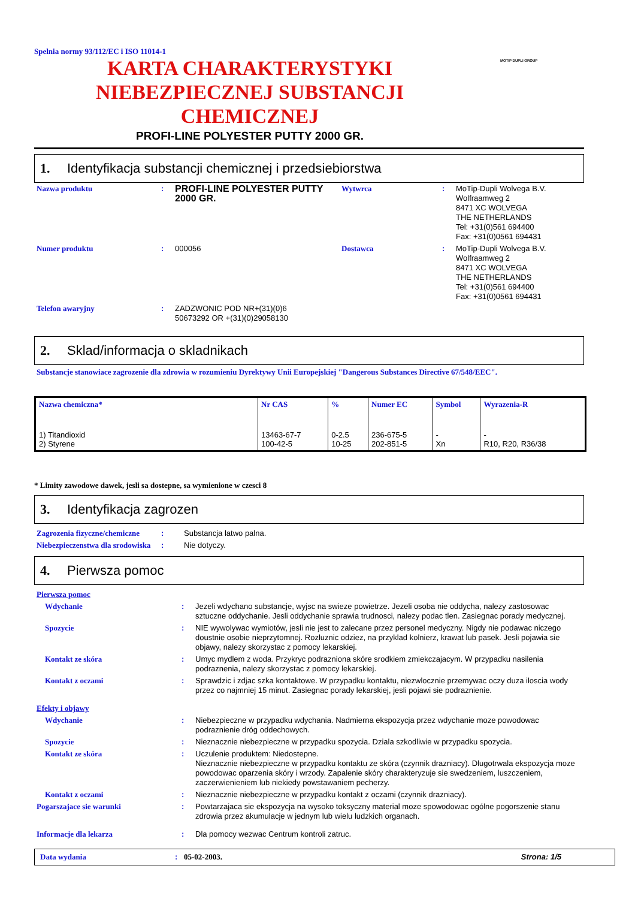Spelnia normy 93/112/EC i ISO 11014-1
KARTA CHARAKTERYSTYKI
NIEBEZPIECZNEJ SUBSTANCJI
CHEMICZNEJ
PROFI-LINE POLYESTER PUTTY 2000 GR.
MOTIP DUPLI GROUP
1. Identyfikacja substancji chemicznej i przedsiebiorstwa
| Nazwa produktu | : | PROFI-LINE POLYESTER PUTTY 2000 GR. | Wytwrca | : | MoTip-Dupli Wolvega B.V. Wolfraamweg 2 8471 XC WOLVEGA THE NETHERLANDS Tel: +31(0)561 694400 Fax: +31(0)0561 694431 |
| Numer produktu | : | 000056 | Dostawca | : | MoTip-Dupli Wolvega B.V. Wolfraamweg 2 8471 XC WOLVEGA THE NETHERLANDS Tel: +31(0)561 694400 Fax: +31(0)0561 694431 |
| Telefon awaryjny | : | ZADZWONIC POD NR+(31)(0)6 50673292 OR +(31)(0)29058130 | | | |
2. Sklad/informacja o skladnikach
Substancje stanowiace zagrozenie dla zdrowia w rozumieniu Dyrektywy Unii Europejskiej "Dangerous Substances Directive 67/548/EEC".
| Nazwa chemiczna* | Nr CAS | % | Numer EC | Symbol | Wyrazenia-R |
| --- | --- | --- | --- | --- | --- |
| 1) Titandioxid 2) Styrene | 13463-67-7 100-42-5 | 0-2.5 10-25 | 236-675-5 202-851-5 | - Xn | - R10, R20, R36/38 |
* Limity zawodowe dawek, jesli sa dostepne, sa wymienione w czesci 8
3. Identyfikacja zagrozen
| Zagrozenia fizyczne/chemiczne | : | Substancja latwo palna. |
| Niebezpieczenstwa dla srodowiska | : | Nie dotyczy. |
4. Pierwsza pomoc
| Pierwsza pomoc | | |
| Wdychanie | : | Jezeli wdychano substancje, wyjsc na swieze powietrze. Jezeli osoba nie oddycha, nalezy zastosowac sztuczne oddychanie. Jesli oddychanie sprawia trudnosci, nalezy podac tlen. Zasiegnac porady medycznej. |
| Spozycie | : | NIE wywolywac wymiotów, jesli nie jest to zalecane przez personel medyczny. Nigdy nie podawac niczego doustnie osobie nieprzytomnej. Rozluznic odziez, na przyklad kolnierz, krawat lub pasek. Jesli pojawia sie objawy, nalezy skorzystac z pomocy lekarskiej. |
| Kontakt ze skóra | : | Umyc mydlem z woda. Przykryc podrazniona skóre srodkiem zmiekczajacym. W przypadku nasilenia podraznenia, nalezy skorzystac z pomocy lekarskiej. |
| Kontakt z oczami | : | Sprawdzic i zdjac szka kontaktowe. W przypadku kontaktu, niezwlocznie przemywac oczy duza iloscia wody przez co najmniej 15 minut. Zasiegnac porady lekarskiej, jesli pojawi sie podraznienie. |
| Efekty i objawy | | |
| Wdychanie | : | Niebezpieczne w przypadku wdychania. Nadmierna ekspozycja przez wdychanie moze powodowac podraznienie dróg oddechowych. |
| Spozycie | : | Nieznacznie niebezpieczne w przypadku spozycia. Dziala szkodliwie w przypadku spozycia. |
| Kontakt ze skóra | : | Uczulenie produktem: Niedostepne. Nieznacznie niebezpieczne w przypadku kontaktu ze skóra (czynnik drazniacy). Dlugotrwala ekspozycja moze powodowac oparzenia skóry i wrzody. Zapalenie skóry charakteryzuje sie swedzeniem, luszczeniem, zaczerwienieniem lub niekiedy powstawaniem pecherzy. |
| Kontakt z oczami | : | Nieznacznie niebezpieczne w przypadku kontakt z oczami (czynnik drazniacy). |
| Pogarszajace sie warunki | : | Powtarzajaca sie ekspozycja na wysoko toksyczny material moze spowodowac ogólne pogorszenie stanu zdrowia przez akumulacje w jednym lub wielu ludzkich organach. |
| Informacje dla lekarza | : | Dla pomocy wezwac Centrum kontroli zatruc. |
Data wydania: 05-02-2003. Strona: 1/5